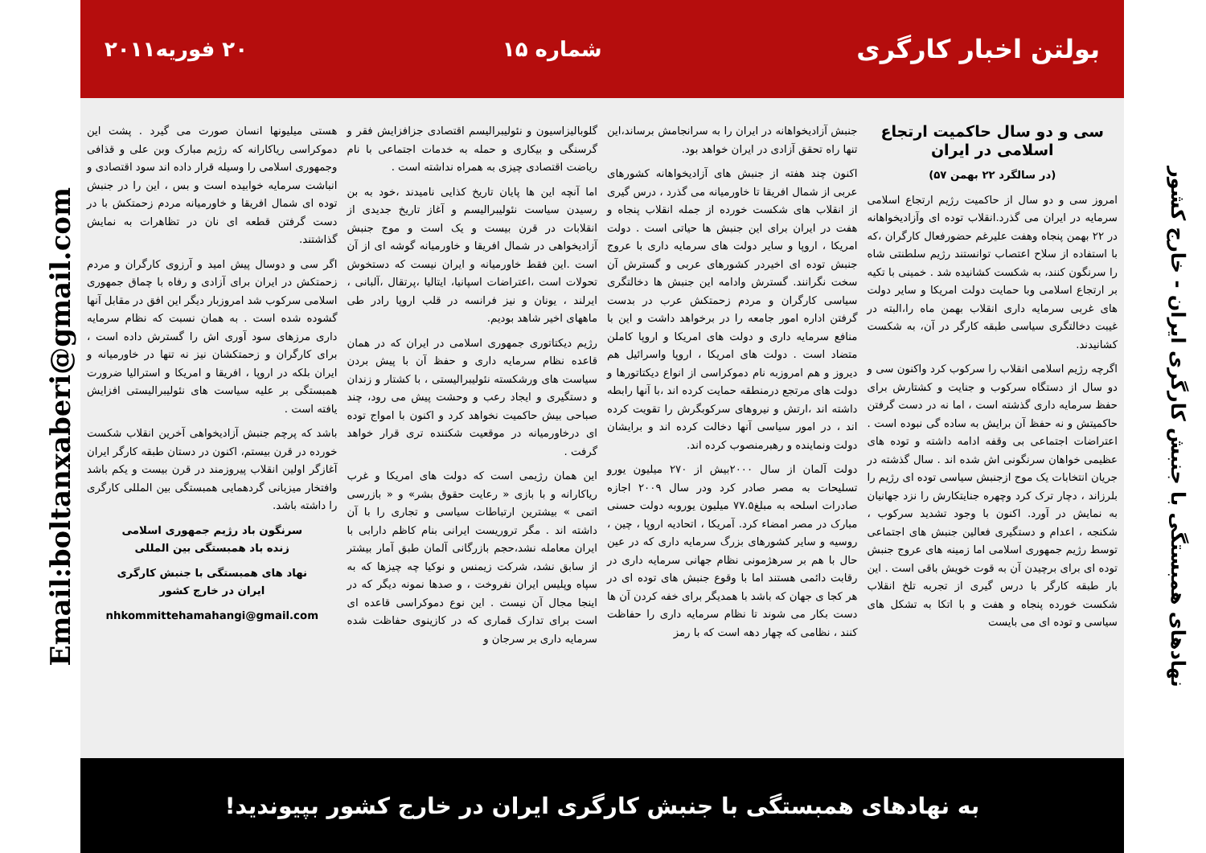نهادهای همبستگی با جنبش کارگری ایران - خارج کشور
بولتن اخبار کارگری
شماره ۱۵ ۲۰ فوریه۲۰۱۱
سی و دو سال حاکمیت ارتجاع اسلامی در ایران
(در سالگرد ۲۲ بهمن ۵۷)
امروز سی و دو سال از حاکمیت رژیم ارتجاع اسلامی سرمایه در ایران می گذرد.انقلاب توده ای وآزادیخواهانه در ۲۲ بهمن پنجاه وهفت علیرغم حضورفعال کارگران ،که با استفاده از سلاح اعتصاب توانستند رژیم سلطنتی شاه را سرنگون کنند، به شکست کشانیده شد . خمینی با تکیه بر ارتجاع اسلامی وبا حمایت دولت امریکا و سایر دولت های غربی سرمایه داری انقلاب بهمن ماه را،البته در غیبت دخالتگری سیاسی طبقه کارگر در آن، به شکست کشانیدند.
اگرچه رژیم اسلامی انقلاب را سرکوب کرد واکنون سی و دو سال از دستگاه سرکوب و جنایت و کشتارش برای حفظ سرمایه داری گذشته است ، اما نه در دست گرفتن حاکمیتش و نه حفظ آن برایش به ساده گی نبوده است . اعتراضات اجتماعی بی وقفه ادامه داشته و توده های عظیمی خواهان سرنگونی اش شده اند . سال گذشته در جریان انتخابات یک موج ازجنبش سیاسی توده ای رژیم را بلرزاند ، دچار ترک کرد وچهره جنایتکارش را نزد جهانیان به نمایش در آورد. اکنون با وجود تشدید سرکوب ، شکنجه ، اعدام و دستگیری فعالین جنبش های اجتماعی توسط رژیم جمهوری اسلامی اما زمینه های عروج جنبش توده ای برای برچیدن آن به قوت خویش باقی است . این بار طبقه کارگر با درس گیری از تجربه تلخ انقلاب شکست خورده پنجاه و هفت و با اتکا به تشکل های سیاسی و توده ای می بایست
جنبش آزادیخواهانه در ایران را به سرانجامش برساند،این تنها راه تحقق آزادی در ایران خواهد بود.
اکنون چند هفته از جنبش های آزادیخواهانه کشورهای عربی از شمال افریقا تا خاورمیانه می گذرد ، درس گیری از انقلاب های شکست خورده از جمله انقلاب پنجاه و هفت در ایران برای این جنبش ها حیاتی است . دولت امریکا ، اروپا و سایر دولت های سرمایه داری با عروج جنبش توده ای اخیردر کشورهای عربی و گسترش آن سخت نگرانند. گسترش وادامه این جنبش ها دخالتگری سیاسی کارگران و مردم زحمتکش عرب در بدست گرفتن اداره امور جامعه را در برخواهد داشت و این با منافع سرمایه داری و دولت های امریکا و اروپا کاملن متضاد است . دولت های امریکا ، اروپا واسرائیل هم دیروز و هم امروزبه نام دموکراسی از انواع دیکتاتورها و دولت های مرتجع درمنطقه حمایت کرده اند ،با آنها رابطه داشته اند ،ارتش و نیروهای سرکوبگرش را تقویت کرده اند ، در امور سیاسی آنها دخالت کرده اند و برایشان دولت ونماینده و رهبرمنصوب کرده اند.
دولت آلمان از سال ۲۰۰۰بیش از ۲۷۰ میلیون یورو تسلیحات به مصر صادر کرد ودر سال ۲۰۰۹ اجازه صادرات اسلحه به مبلغ۷۷.۵ میلیون یوروبه دولت حسنی مبارک در مصر امضاء کرد. آمریکا ، اتحادیه اروپا ، چین ، روسیه و سایر کشورهای بزرگ سرمایه داری که در عین حال با هم بر سرهژمونی نظام جهانی سرمایه داری در رقابت دائمی هستند اما با وقوع جنبش های توده ای در هر کجا ی جهان که باشد با همدیگر برای خفه کردن آن ها دست بکار می شوند تا نظام سرمایه داری را حفاظت کنند ، نظامی که چهار دهه است که با رمز
گلوبالیزاسیون و نئولیبرالیسم اقتصادی جزافزایش فقر و گرسنگی و بیکاری و حمله به خدمات اجتماعی با نام ریاضت اقتصادی چیزی به همراه نداشته است .
اما آنچه این ها پایان تاریخ کذایی نامیدند ،خود به بن رسیدن سیاست نئولیبرالیسم و آغاز تاریخ جدیدی از انقلابات در قرن بیست و یک است و موج جنبش آزادیخواهی در شمال افریقا و خاورمیانه گوشه ای از آن است .این فقط خاورمیانه و ایران نیست که دستخوش تحولات است ،اعتراضات اسپانیا، ایتالیا ،پرتقال ،آلبانی ، ایرلند ، یونان و نیز فرانسه در قلب اروپا رادر طی ماههای اخیر شاهد بودیم.
رژیم دیکتاتوری جمهوری اسلامی در ایران که در همان قاعده نظام سرمایه داری و حفظ آن با پیش بردن سیاست های ورشکسته نئولیبرالیستی ، با کشتار و زندان و دستگیری و ایجاد رعب و وحشت پیش می رود، چند صباحی بیش حاکمیت نخواهد کرد و اکنون با امواج توده ای درخاورمیانه در موقعیت شکننده تری قرار خواهد گرفت .
این همان رژیمی است که دولت های امریکا و غرب ریاکارانه و با بازی « رعایت حقوق بشر» و « بازرسی اتمی » بیشترین ارتباطات سیاسی و تجاری را با آن داشته اند . مگر تروریست ایرانی بنام کاظم دارابی با ایران معامله نشد،حجم بازرگانی آلمان طبق آمار بیشتر از سابق نشد، شرکت زیمنس و نوکیا چه چیزها که به سپاه وپلیس ایران نفروخت ، و صدها نمونه دیگر که در اینجا مجال آن نیست . این نوع دموکراسی قاعده ای است برای تدارک قماری که در کازینوی حفاظت شده سرمایه داری بر سرجان و
هستی میلیونها انسان صورت می گیرد . پشت این دموکراسی ریاکارانه که رژیم مبارک وبن علی و قذافی وجمهوری اسلامی را وسیله قرار داده اند سود اقتصادی و انباشت سرمایه خوابیده است و بس ، این را در جنبش توده ای شمال افریقا و خاورمیانه مردم زحمتکش با در دست گرفتن قطعه ای نان در تظاهرات به نمایش گذاشتند.
اگر سی و دوسال پیش امید و آرزوی کارگران و مردم زحمتکش در ایران برای آزادی و رفاه با چماق جمهوری اسلامی سرکوب شد امروزبار دیگر این افق در مقابل آنها گشوده شده است . به همان نسبت که نظام سرمایه داری مرزهای سود آوری اش را گسترش داده است ، برای کارگران و زحمتکشان نیز نه تنها در خاورمیانه و ایران بلکه در اروپا ، افریقا و امریکا و استرالیا ضرورت همبستگی بر علیه سیاست های نئولیبرالیستی افزایش یافته است .
باشد که پرچم جنبش آزادیخواهی آخرین انقلاب شکست خورده در قرن بیستم، اکنون در دستان طبقه کارگر ایران آغازگر اولین انقلاب پیروزمند در قرن بیست و یکم باشد وافتخار میزبانی گردهمایی همبستگی بین المللی کارگری را داشته باشد.
سرنگون باد رژیم جمهوری اسلامی
زنده باد همبستگی بین المللی
نهاد های همبستگی با جنبش کارگری
ایران در خارج کشور
nhkommittehamahangi@gmail.com
به نهادهای همبستگی با جنبش کارگری ایران در خارج کشور بپیوندید!
Email:boltanxaberi@gmail.com